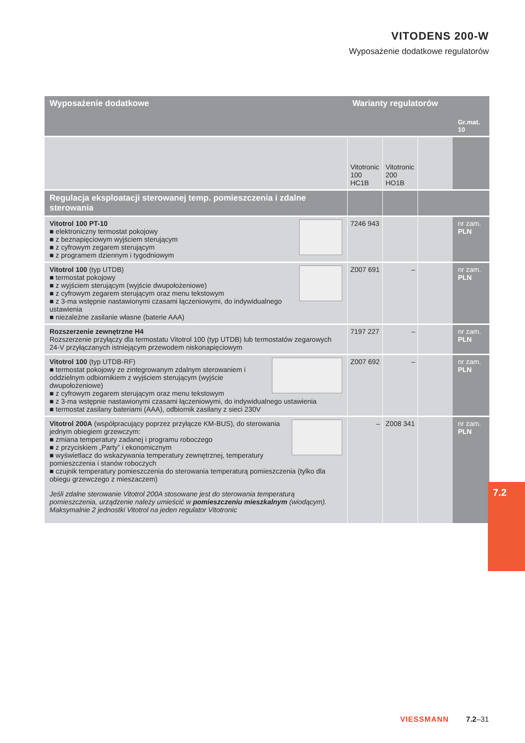VITODENS 200-W
Wyposażenie dodatkowe regulatorów
| Wyposażenie dodatkowe | Warianty regulatorów | | | Gr.mat. 10 |
| --- | --- | --- | --- | --- |
| | Vitotronic 100 HC1B | Vitotronic 200 HO1B | | |
| Regulacja eksploatacji sterowanej temp. pomieszczenia i zdalne sterowania | | | | |
| Vitotrol 100 PT-10 ■ elektroniczny termostat pokojowy ■ z beznapięciowym wyjściem sterującym ■ z cyfrowym zegarem sterującym ■ z programem dziennym i tygodniowym | 7246 943 | | | nr zam. PLN |
| Vitotrol 100 (typ UTDB) ■ termostat pokojowy ■ z wyjściem sterującym (wyjście dwupołożeniowe) ■ z cyfrowym zegarem sterującym oraz menu tekstowym ■ z 3-ma wstępnie nastawionymi czasami łączeniowymi, do indywidualnego ustawienia ■ niezależne zasilanie własne (baterie AAA) | Z007 691 | – | | nr zam. PLN |
| Rozszerzenie zewnętrzne H4 Rozszerzenie przyłączy dla termostatu Vitotrol 100 (typ UTDB) lub termostatów zegarowych 24-V przyłączanych istniejącym przewodem niskonapięciowym | 7197 227 | – | | nr zam. PLN |
| Vitotrol 100 (typ UTDB-RF) ■ termostat pokojowy ze zintegrowanym zdalnym sterowaniem i oddzielnym odbiornikiem z wyjściem sterującym (wyjście dwupołożeniowe) ■ z cyfrowym zegarem sterującym oraz menu tekstowym ■ z 3-ma wstępnie nastawionymi czasami łączeniowymi, do indywidualnego ustawienia ■ termostat zasilany bateriami (AAA), odbiornik zasilany z sieci 230V | Z007 692 | – | | nr zam. PLN |
| Vitotrol 200A (współpracujący poprzez przyłącze KM-BUS), do sterowania jednym obiegiem grzewczym: ■ zmiana temperatury zadanej i programu roboczego ■ z przyciskiem „Party” i ekonomicznym ■ wyświetlacz do wskazywania temperatury zewnętrznej, temperatury pomieszczenia i stanów roboczych ■ czujnik temperatury pomieszczenia do sterowania temperaturą pomieszczenia (tylko dla obiegu grzewczego z mieszaczem) Jeśli zdalne sterowanie Vitotrol 200A stosowane jest do sterowania temperaturą pomieszczenia, urządzenie należy umieścić w pomieszczeniu mieszkalnym (wiodącym). Maksymalnie 2 jednostki Vitotrol na jeden regulator Vitotronic | – | Z008 341 | | nr zam. PLN |
7.2
VIESSMANN 7.2–31